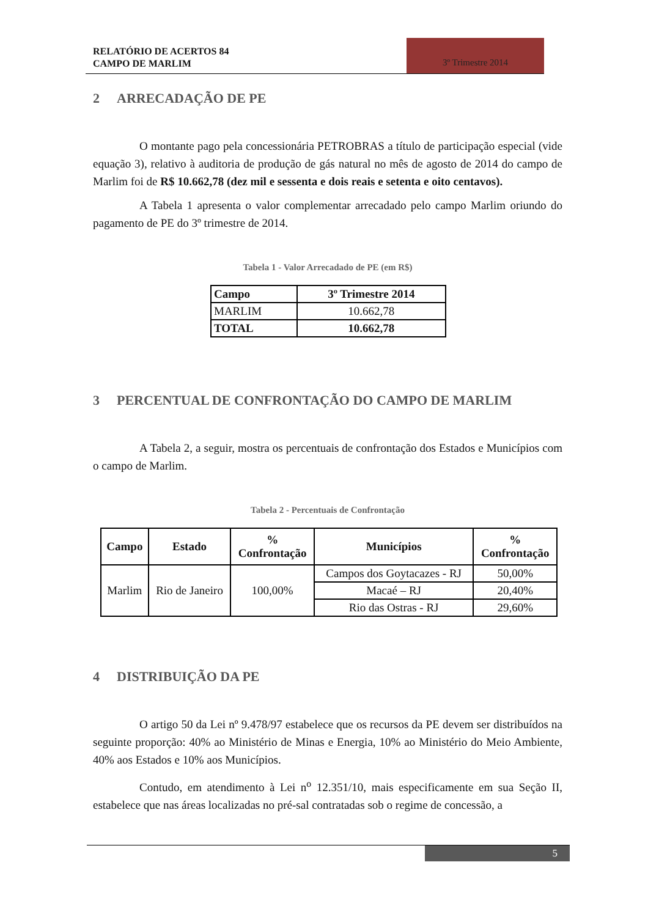RELATÓRIO DE ACERTOS 84
CAMPO DE MARLIM
3º Trimestre 2014
2 ARRECADAÇÃO DE PE
O montante pago pela concessionária PETROBRAS a título de participação especial (vide equação 3), relativo à auditoria de produção de gás natural no mês de agosto de 2014 do campo de Marlim foi de R$ 10.662,78 (dez mil e sessenta e dois reais e setenta e oito centavos).
A Tabela 1 apresenta o valor complementar arrecadado pelo campo Marlim oriundo do pagamento de PE do 3º trimestre de 2014.
Tabela 1 - Valor Arrecadado de PE (em R$)
| Campo | 3º Trimestre 2014 |
| --- | --- |
| MARLIM | 10.662,78 |
| TOTAL | 10.662,78 |
3 PERCENTUAL DE CONFRONTAÇÃO DO CAMPO DE MARLIM
A Tabela 2, a seguir, mostra os percentuais de confrontação dos Estados e Municípios com o campo de Marlim.
Tabela 2 - Percentuais de Confrontação
| Campo | Estado | % Confrontação | Municípios | % Confrontação |
| --- | --- | --- | --- | --- |
| Marlim | Rio de Janeiro | 100,00% | Campos dos Goytacazes - RJ | 50,00% |
| | | | Macaé – RJ | 20,40% |
| | | | Rio das Ostras - RJ | 29,60% |
4 DISTRIBUIÇÃO DA PE
O artigo 50 da Lei nº 9.478/97 estabelece que os recursos da PE devem ser distribuídos na seguinte proporção: 40% ao Ministério de Minas e Energia, 10% ao Ministério do Meio Ambiente, 40% aos Estados e 10% aos Municípios.
Contudo, em atendimento à Lei n<sup>o</sup> 12.351/10, mais especificamente em sua Seção II, estabelece que nas áreas localizadas no pré-sal contratadas sob o regime de concessão, a
5